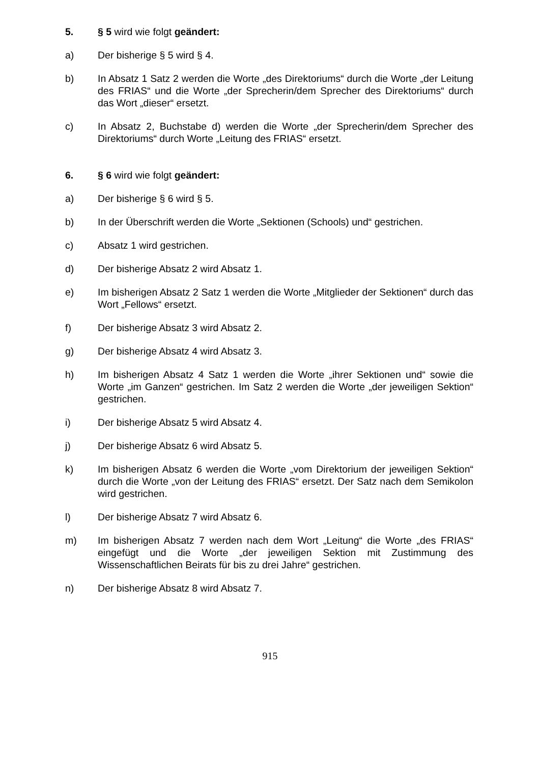5. § 5 wird wie folgt geändert:
a) Der bisherige § 5 wird § 4.
b) In Absatz 1 Satz 2 werden die Worte „des Direktoriums“ durch die Worte „der Leitung des FRIAS“ und die Worte „der Sprecherin/dem Sprecher des Direktoriums“ durch das Wort „dieser“ ersetzt.
c) In Absatz 2, Buchstabe d) werden die Worte „der Sprecherin/dem Sprecher des Direktoriums“ durch Worte „Leitung des FRIAS“ ersetzt.
6. § 6 wird wie folgt geändert:
a) Der bisherige § 6 wird § 5.
b) In der Überschrift werden die Worte „Sektionen (Schools) und“ gestrichen.
c) Absatz 1 wird gestrichen.
d) Der bisherige Absatz 2 wird Absatz 1.
e) Im bisherigen Absatz 2 Satz 1 werden die Worte „Mitglieder der Sektionen“ durch das Wort „Fellows“ ersetzt.
f) Der bisherige Absatz 3 wird Absatz 2.
g) Der bisherige Absatz 4 wird Absatz 3.
h) Im bisherigen Absatz 4 Satz 1 werden die Worte „ihrer Sektionen und“ sowie die Worte „im Ganzen“ gestrichen. Im Satz 2 werden die Worte „der jeweiligen Sektion“ gestrichen.
i) Der bisherige Absatz 5 wird Absatz 4.
j) Der bisherige Absatz 6 wird Absatz 5.
k) Im bisherigen Absatz 6 werden die Worte „vom Direktorium der jeweiligen Sektion“ durch die Worte „von der Leitung des FRIAS“ ersetzt. Der Satz nach dem Semikolon wird gestrichen.
l) Der bisherige Absatz 7 wird Absatz 6.
m) Im bisherigen Absatz 7 werden nach dem Wort „Leitung“ die Worte „des FRIAS“ eingefügt und die Worte „der jeweiligen Sektion mit Zustimmung des Wissenschaftlichen Beirats für bis zu drei Jahre“ gestrichen.
n) Der bisherige Absatz 8 wird Absatz 7.
915